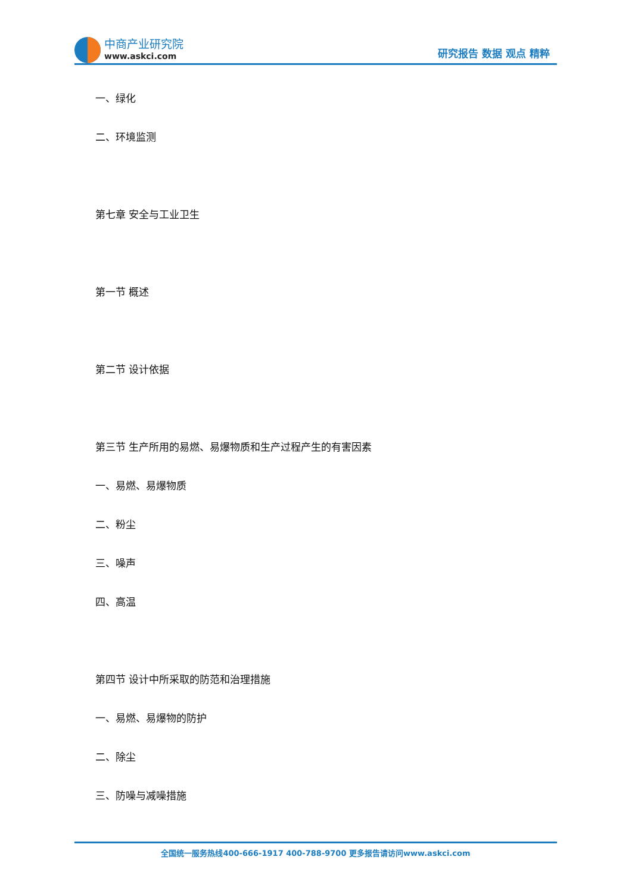中商产业研究院
www.askci.com
研究报告 数据 观点 精粹
一、绿化
二、环境监测
第七章 安全与工业卫生
第一节 概述
第二节 设计依据
第三节 生产所用的易燃、易爆物质和生产过程产生的有害因素
一、易燃、易爆物质
二、粉尘
三、噪声
四、高温
第四节 设计中所采取的防范和治理措施
一、易燃、易爆物的防护
二、除尘
三、防噪与减噪措施
全国统一服务热线400-666-1917 400-788-9700 更多报告请访问www.askci.com